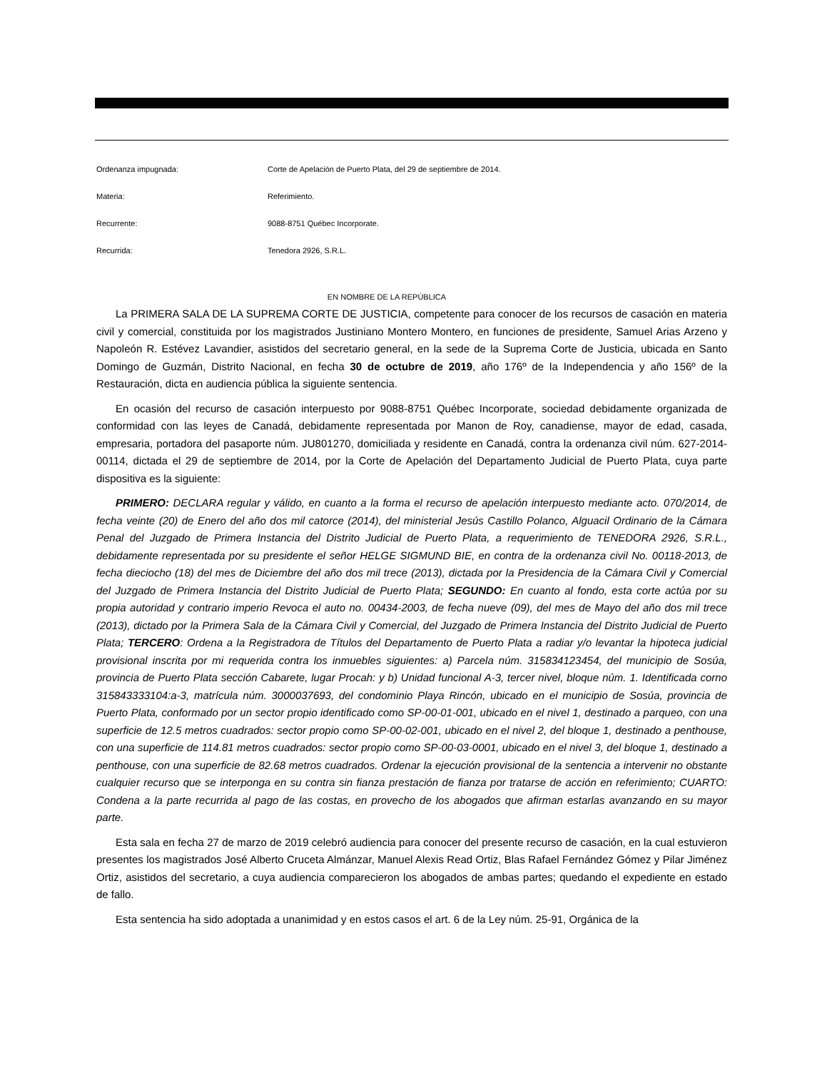Ordenanza impugnada: Corte de Apelación de Puerto Plata, del 29 de septiembre de 2014.
Materia: Referimiento.
Recurrente: 9088-8751 Québec Incorporate.
Recurrida: Tenedora 2926, S.R.L.
EN NOMBRE DE LA REPÚBLICA
La PRIMERA SALA DE LA SUPREMA CORTE DE JUSTICIA, competente para conocer de los recursos de casación en materia civil y comercial, constituida por los magistrados Justiniano Montero Montero, en funciones de presidente, Samuel Arias Arzeno y Napoleón R. Estévez Lavandier, asistidos del secretario general, en la sede de la Suprema Corte de Justicia, ubicada en Santo Domingo de Guzmán, Distrito Nacional, en fecha 30 de octubre de 2019, año 176º de la Independencia y año 156º de la Restauración, dicta en audiencia pública la siguiente sentencia.
En ocasión del recurso de casación interpuesto por 9088-8751 Québec Incorporate, sociedad debidamente organizada de conformidad con las leyes de Canadá, debidamente representada por Manon de Roy, canadiense, mayor de edad, casada, empresaria, portadora del pasaporte núm. JU801270, domiciliada y residente en Canadá, contra la ordenanza civil núm. 627-2014-00114, dictada el 29 de septiembre de 2014, por la Corte de Apelación del Departamento Judicial de Puerto Plata, cuya parte dispositiva es la siguiente:
PRIMERO: DECLARA regular y válido, en cuanto a la forma el recurso de apelación interpuesto mediante acto. 070/2014, de fecha veinte (20) de Enero del año dos mil catorce (2014), del ministerial Jesús Castillo Polanco, Alguacil Ordinario de la Cámara Penal del Juzgado de Primera Instancia del Distrito Judicial de Puerto Plata, a requerimiento de TENEDORA 2926, S.R.L., debidamente representada por su presidente el señor HELGE SIGMUND BIE, en contra de la ordenanza civil No. 00118-2013, de fecha dieciocho (18) del mes de Diciembre del año dos mil trece (2013), dictada por la Presidencia de la Cámara Civil y Comercial del Juzgado de Primera Instancia del Distrito Judicial de Puerto Plata; SEGUNDO: En cuanto al fondo, esta corte actúa por su propia autoridad y contrario imperio Revoca el auto no. 00434-2003, de fecha nueve (09), del mes de Mayo del año dos mil trece (2013), dictado por la Primera Sala de la Cámara Civil y Comercial, del Juzgado de Primera Instancia del Distrito Judicial de Puerto Plata; TERCERO: Ordena a la Registradora de Títulos del Departamento de Puerto Plata a radiar y/o levantar la hipoteca judicial provisional inscrita por mi requerida contra los inmuebles siguientes: a) Parcela núm. 315834123454, del municipio de Sosúa, provincia de Puerto Plata sección Cabarete, lugar Procah: y b) Unidad funcional A-3, tercer nivel, bloque núm. 1. Identificada corno 315843333104:a-3, matrícula núm. 3000037693, del condominio Playa Rincón, ubicado en el municipio de Sosúa, provincia de Puerto Plata, conformado por un sector propio identificado como SP-00-01-001, ubicado en el nivel 1, destinado a parqueo, con una superficie de 12.5 metros cuadrados: sector propio como SP-00-02-001, ubicado en el nivel 2, del bloque 1, destinado a penthouse, con una superficie de 114.81 metros cuadrados: sector propio como SP-00-03-0001, ubicado en el nivel 3, del bloque 1, destinado a penthouse, con una superficie de 82.68 metros cuadrados. Ordenar la ejecución provisional de la sentencia a intervenir no obstante cualquier recurso que se interponga en su contra sin fianza prestación de fianza por tratarse de acción en referimiento; CUARTO: Condena a la parte recurrida al pago de las costas, en provecho de los abogados que afirman estarlas avanzando en su mayor parte.
Esta sala en fecha 27 de marzo de 2019 celebró audiencia para conocer del presente recurso de casación, en la cual estuvieron presentes los magistrados José Alberto Cruceta Almánzar, Manuel Alexis Read Ortiz, Blas Rafael Fernández Gómez y Pilar Jiménez Ortiz, asistidos del secretario, a cuya audiencia comparecieron los abogados de ambas partes; quedando el expediente en estado de fallo.
Esta sentencia ha sido adoptada a unanimidad y en estos casos el art. 6 de la Ley núm. 25-91, Orgánica de la